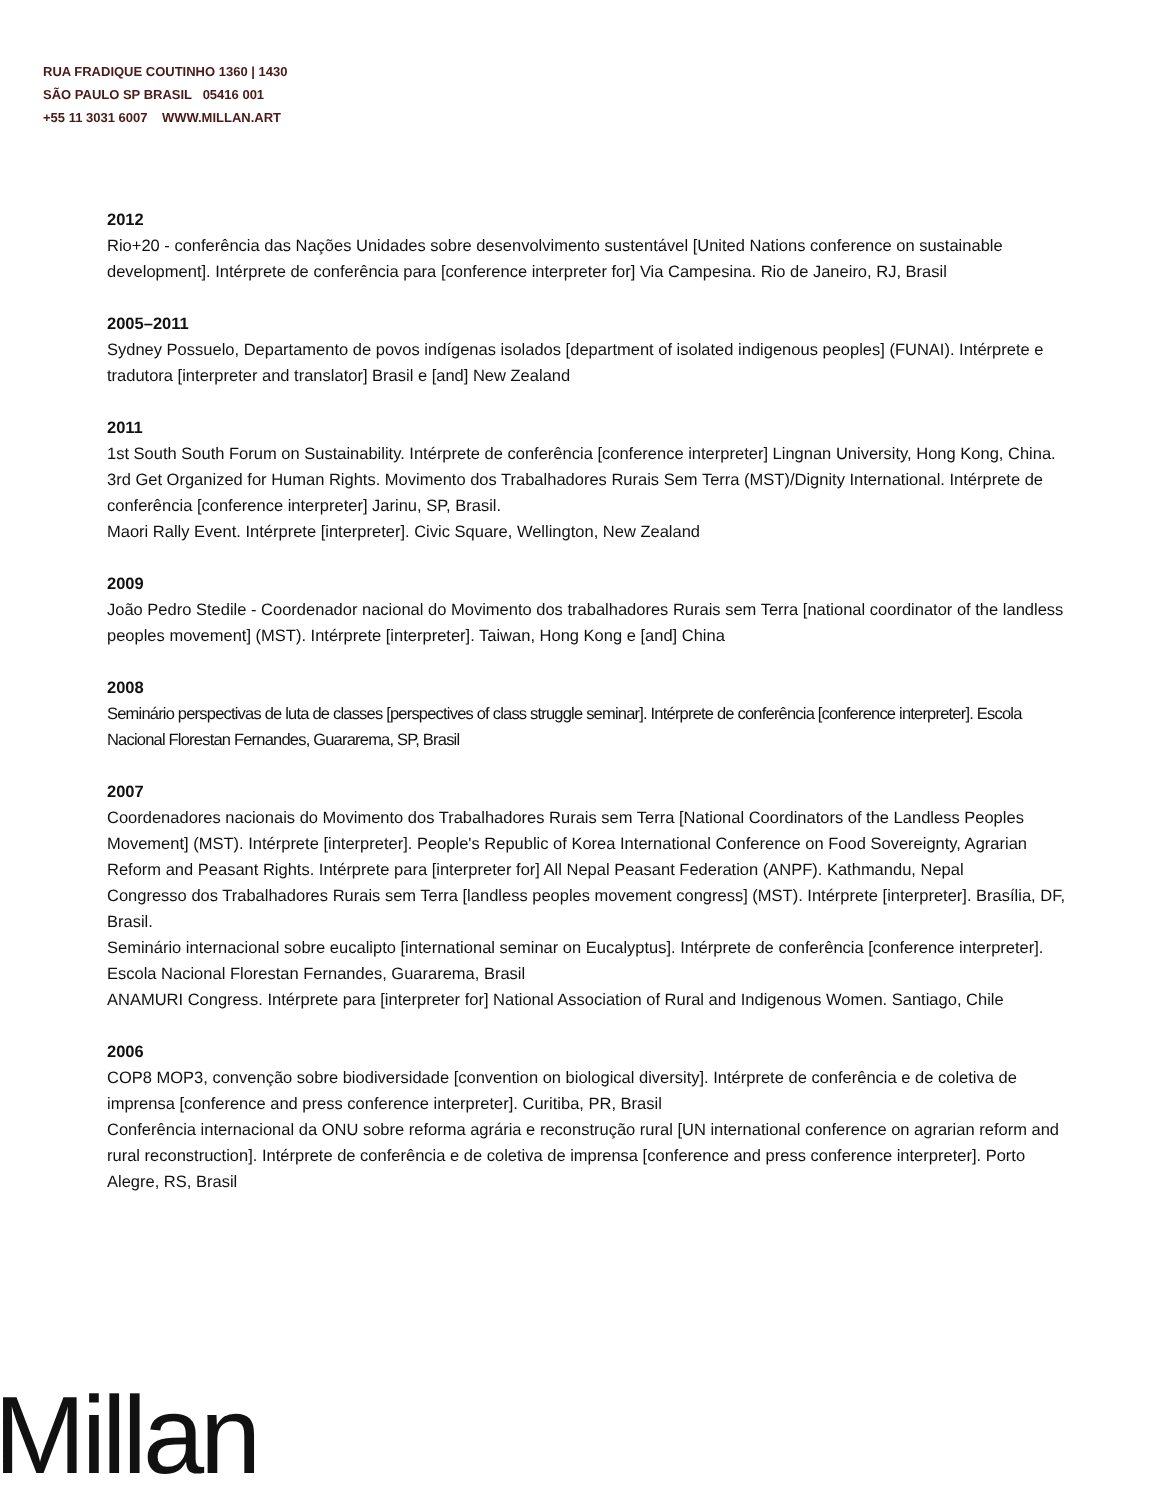RUA FRADIQUE COUTINHO 1360 | 1430
SÃO PAULO SP BRASIL 05416 001
+55 11 3031 6007 WWW.MILLAN.ART
2012
Rio+20 - conferência das Nações Unidades sobre desenvolvimento sustentável [United Nations conference on sustainable development]. Intérprete de conferência para [conference interpreter for] Via Campesina. Rio de Janeiro, RJ, Brasil
2005–2011
Sydney Possuelo, Departamento de povos indígenas isolados [department of isolated indigenous peoples] (FUNAI). Intérprete e tradutora [interpreter and translator] Brasil e [and] New Zealand
2011
1st South South Forum on Sustainability. Intérprete de conferência [conference interpreter] Lingnan University, Hong Kong, China.
3rd Get Organized for Human Rights. Movimento dos Trabalhadores Rurais Sem Terra (MST)/Dignity International. Intérprete de conferência [conference interpreter] Jarinu, SP, Brasil.
Maori Rally Event. Intérprete [interpreter]. Civic Square, Wellington, New Zealand
2009
João Pedro Stedile - Coordenador nacional do Movimento dos trabalhadores Rurais sem Terra [national coordinator of the landless peoples movement] (MST). Intérprete [interpreter]. Taiwan, Hong Kong e [and] China
2008
Seminário perspectivas de luta de classes [perspectives of class struggle seminar]. Intérprete de conferência [conference interpreter]. Escola Nacional Florestan Fernandes, Guararema, SP, Brasil
2007
Coordenadores nacionais do Movimento dos Trabalhadores Rurais sem Terra [National Coordinators of the Landless Peoples Movement] (MST). Intérprete [interpreter]. People's Republic of Korea International Conference on Food Sovereignty, Agrarian Reform and Peasant Rights. Intérprete para [interpreter for] All Nepal Peasant Federation (ANPF). Kathmandu, Nepal
Congresso dos Trabalhadores Rurais sem Terra [landless peoples movement congress] (MST). Intérprete [interpreter]. Brasília, DF, Brasil.
Seminário internacional sobre eucalipto [international seminar on Eucalyptus]. Intérprete de conferência [conference interpreter]. Escola Nacional Florestan Fernandes, Guararema, Brasil
ANAMURI Congress. Intérprete para [interpreter for] National Association of Rural and Indigenous Women. Santiago, Chile
2006
COP8 MOP3, convenção sobre biodiversidade [convention on biological diversity]. Intérprete de conferência e de coletiva de imprensa [conference and press conference interpreter]. Curitiba, PR, Brasil
Conferência internacional da ONU sobre reforma agrária e reconstrução rural [UN international conference on agrarian reform and rural reconstruction]. Intérprete de conferência e de coletiva de imprensa [conference and press conference interpreter]. Porto Alegre, RS, Brasil
Millan